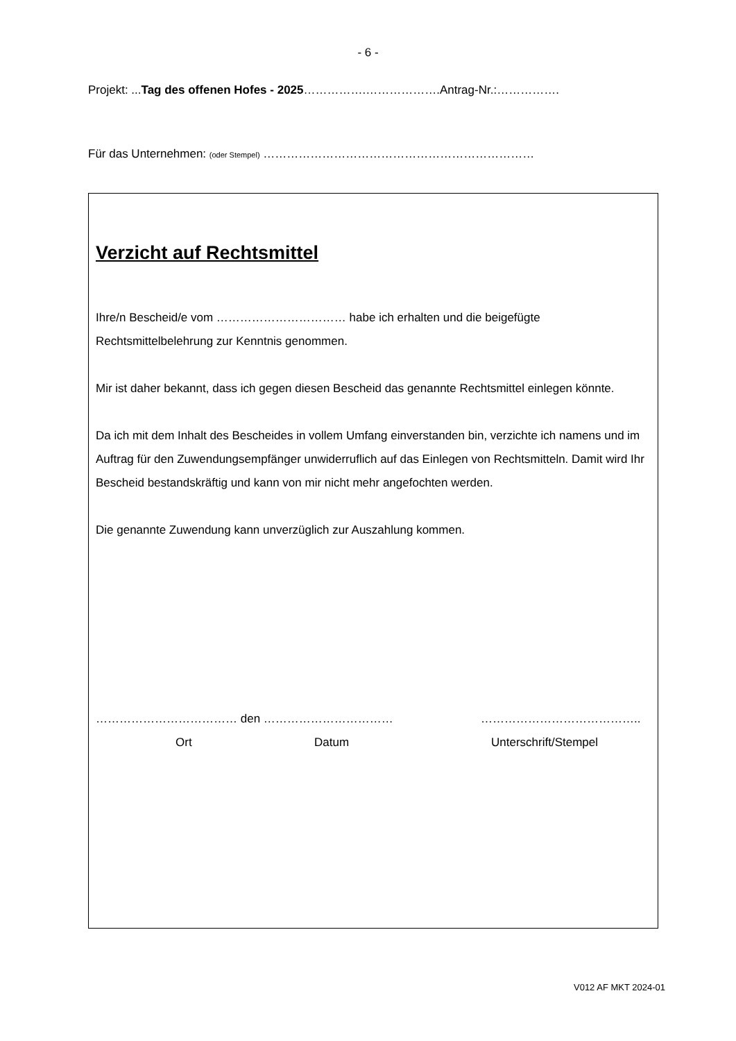- 6 -
Projekt: ...Tag des offenen Hofes - 2025…………….……………….Antrag-Nr.:…………….
Für das Unternehmen: (oder Stempel) ……………………………………………………………
Verzicht auf Rechtsmittel
Ihre/n Bescheid/e vom …………………………… habe ich erhalten und die beigefügte Rechtsmittelbelehrung zur Kenntnis genommen.
Mir ist daher bekannt, dass ich gegen diesen Bescheid das genannte Rechtsmittel einlegen könnte.
Da ich mit dem Inhalt des Bescheides in vollem Umfang einverstanden bin, verzichte ich namens und im Auftrag für den Zuwendungsempfänger unwiderruflich auf das Einlegen von Rechtsmitteln. Damit wird Ihr Bescheid bestandskräftig und kann von mir nicht mehr angefochten werden.
Die genannte Zuwendung kann unverzüglich zur Auszahlung kommen.
……………………………… den …………………………… …………………………………..
Ort Datum Unterschrift/Stempel
V012 AF MKT 2024-01